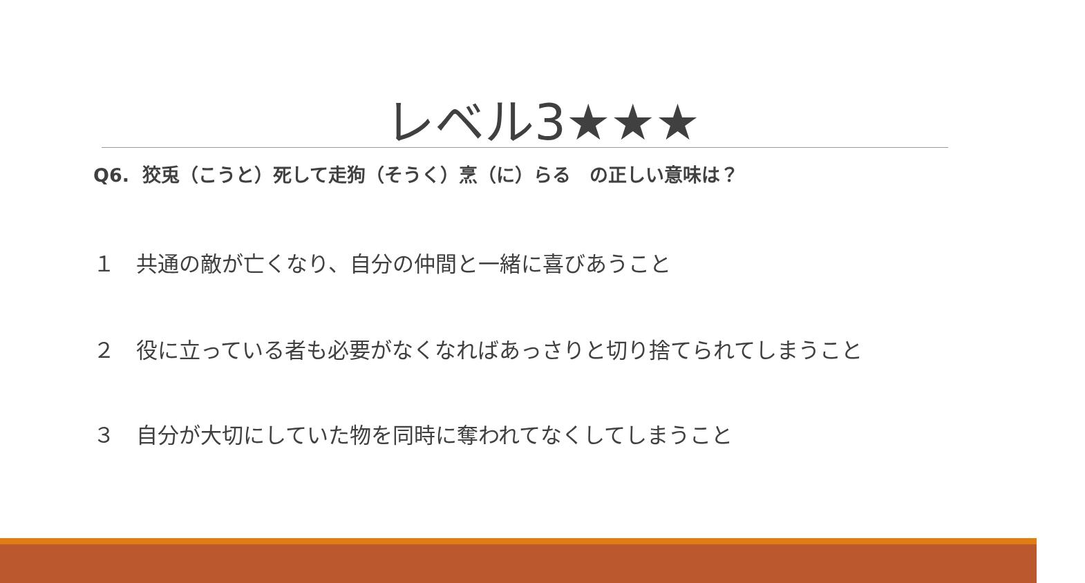レベル3★★★
Q6. 狡兎（こうと）死して走狗（そうく）烹（に）らる　の正しい意味は？
１　共通の敵が亡くなり、自分の仲間と一緒に喜びあうこと
２　役に立っている者も必要がなくなればあっさりと切り捨てられてしまうこと
３　自分が大切にしていた物を同時に奪われてなくしてしまうこと